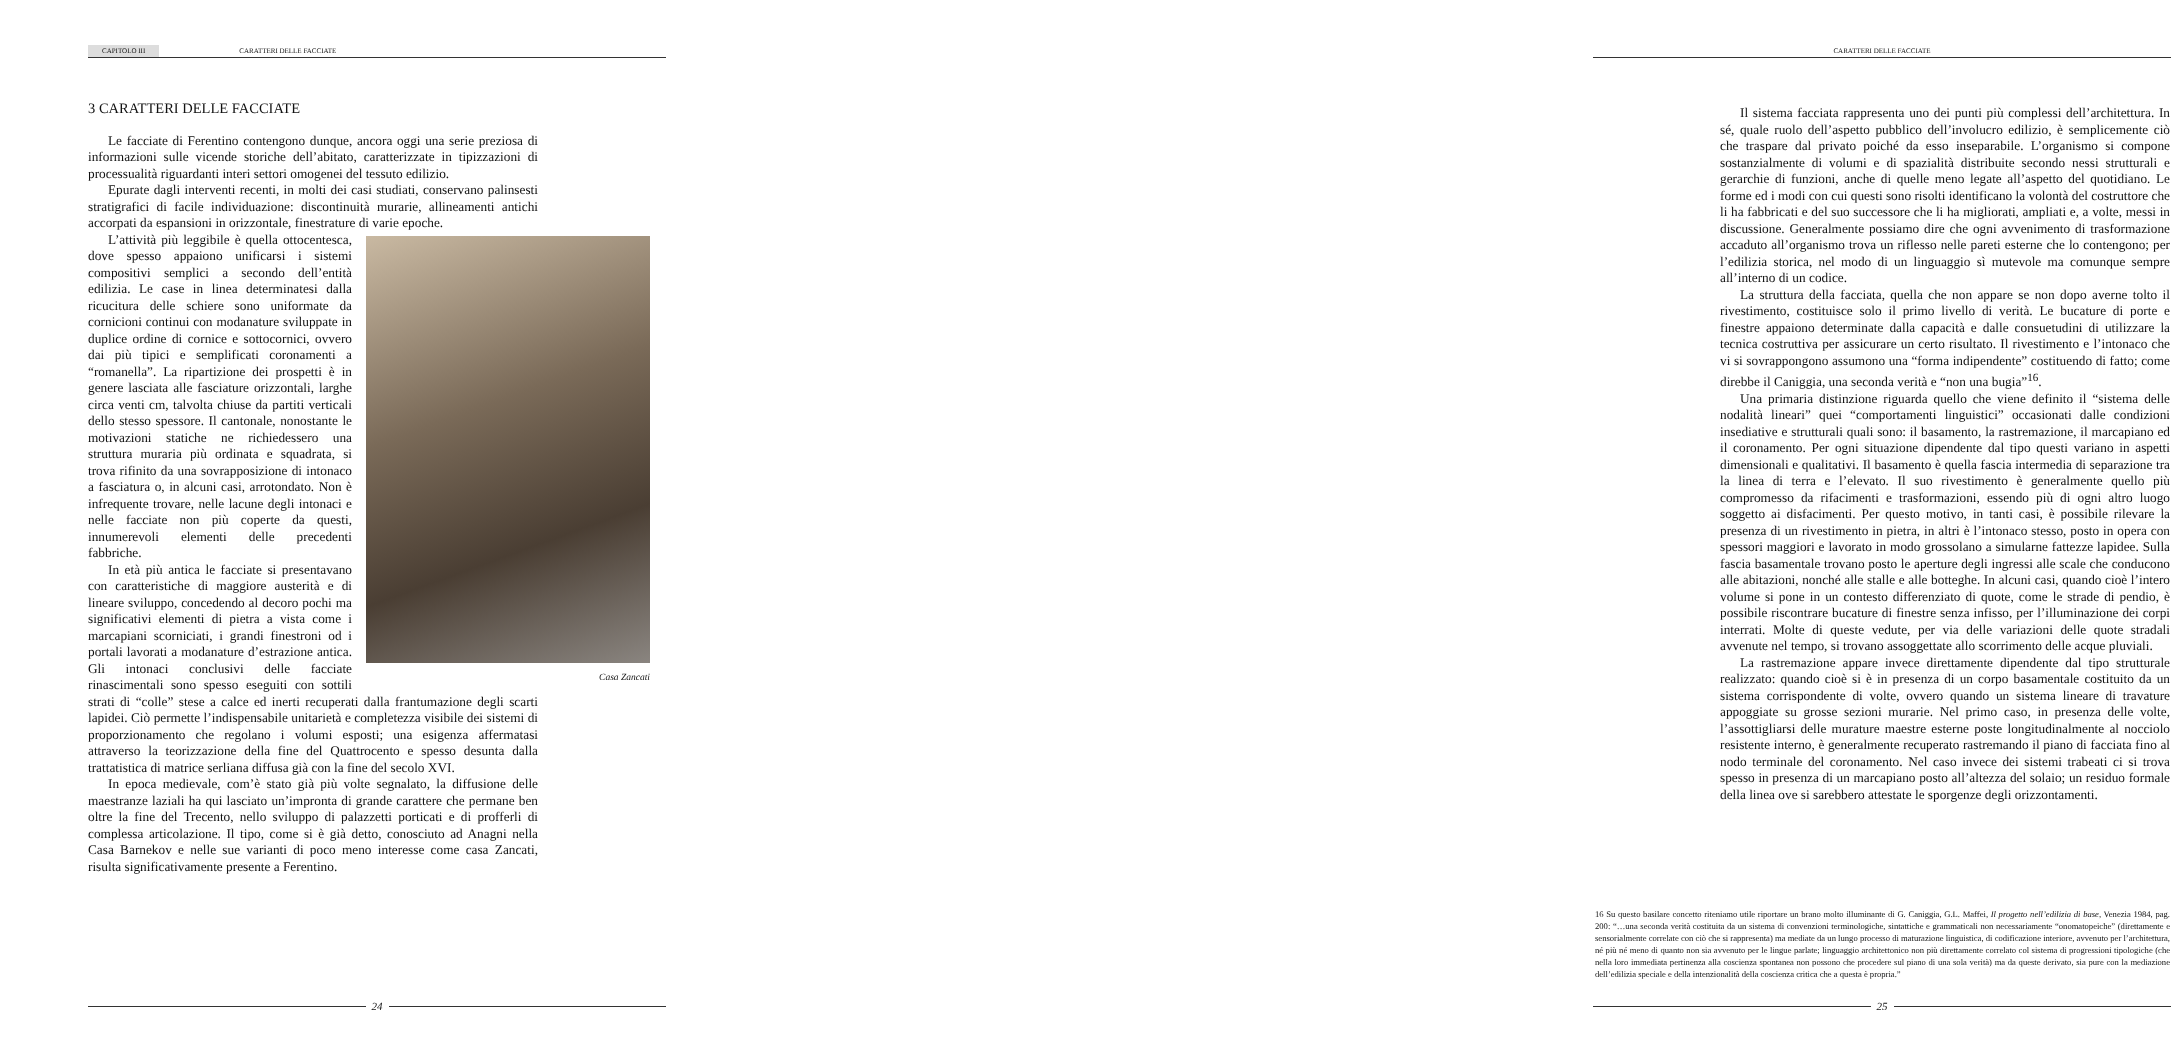CAPITOLO III CARATTERI DELLE FACCIATE
3 CARATTERI DELLE FACCIATE
Le facciate di Ferentino contengono dunque, ancora oggi una serie preziosa di informazioni sulle vicende storiche dell’abitato, caratterizzate in tipizzazioni di processualità riguardanti interi settori omogenei del tessuto edilizio.
Epurate dagli interventi recenti, in molti dei casi studiati, conservano palinsesti stratigrafici di facile individuazione: discontinuità murarie, allineamenti antichi accorpati da espansioni in orizzontale, finestrature di varie epoche.
Casa Zancati
L’attività più leggibile è quella ottocentesca, dove spesso appaiono unificarsi i sistemi compositivi semplici a secondo dell’entità edilizia. Le case in linea determinatesi dalla ricucitura delle schiere sono uniformate da cornicioni continui con modanature sviluppate in duplice ordine di cornice e sottocornici, ovvero dai più tipici e semplificati coronamenti a “romanella”. La ripartizione dei prospetti è in genere lasciata alle fasciature orizzontali, larghe circa venti cm, talvolta chiuse da partiti verticali dello stesso spessore. Il cantonale, nonostante le motivazioni statiche ne richiedessero una struttura muraria più ordinata e squadrata, si trova rifinito da una sovrapposizione di intonaco a fasciatura o, in alcuni casi, arrotondato. Non è infrequente trovare, nelle lacune degli intonaci e nelle facciate non più coperte da questi, innumerevoli elementi delle precedenti fabbriche.
In età più antica le facciate si presentavano con caratteristiche di maggiore austerità e di lineare sviluppo, concedendo al decoro pochi ma significativi elementi di pietra a vista come i marcapiani scorniciati, i grandi finestroni od i portali lavorati a modanature d’estrazione antica. Gli intonaci conclusivi delle facciate rinascimentali sono spesso eseguiti con sottili strati di “colle” stese a calce ed inerti recuperati dalla frantumazione degli scarti lapidei. Ciò permette l’indispensabile unitarietà e completezza visibile dei sistemi di proporzionamento che regolano i volumi esposti; una esigenza affermatasi attraverso la teorizzazione della fine del Quattrocento e spesso desunta dalla trattatistica di matrice serliana diffusa già con la fine del secolo XVI.
In epoca medievale, com’è stato già più volte segnalato, la diffusione delle maestranze laziali ha qui lasciato un’impronta di grande carattere che permane ben oltre la fine del Trecento, nello sviluppo di palazzetti porticati e di profferli di complessa articolazione. Il tipo, come si è già detto, conosciuto ad Anagni nella Casa Barnekov e nelle sue varianti di poco meno interesse come casa Zancati, risulta significativamente presente a Ferentino.
24
CARATTERI DELLE FACCIATE
Il sistema facciata rappresenta uno dei punti più complessi dell’architettura. In sé, quale ruolo dell’aspetto pubblico dell’involucro edilizio, è semplicemente ciò che traspare dal privato poiché da esso inseparabile. L’organismo si compone sostanzialmente di volumi e di spazialità distribuite secondo nessi strutturali e gerarchie di funzioni, anche di quelle meno legate all’aspetto del quotidiano. Le forme ed i modi con cui questi sono risolti identificano la volontà del costruttore che li ha fabbricati e del suo successore che li ha migliorati, ampliati e, a volte, messi in discussione. Generalmente possiamo dire che ogni avvenimento di trasformazione accaduto all’organismo trova un riflesso nelle pareti esterne che lo contengono; per l’edilizia storica, nel modo di un linguaggio sì mutevole ma comunque sempre all’interno di un codice.
La struttura della facciata, quella che non appare se non dopo averne tolto il rivestimento, costituisce solo il primo livello di verità. Le bucature di porte e finestre appaiono determinate dalla capacità e dalle consuetudini di utilizzare la tecnica costruttiva per assicurare un certo risultato. Il rivestimento e l’intonaco che vi si sovrappongono assumono una “forma indipendente” costituendo di fatto; come direbbe il Caniggia, una seconda verità e “non una bugia”<sup>16</sup>.
Una primaria distinzione riguarda quello che viene definito il “sistema delle nodalità lineari” quei “comportamenti linguistici” occasionati dalle condizioni insediative e strutturali quali sono: il basamento, la rastremazione, il marcapiano ed il coronamento. Per ogni situazione dipendente dal tipo questi variano in aspetti dimensionali e qualitativi. Il basamento è quella fascia intermedia di separazione tra la linea di terra e l’elevato. Il suo rivestimento è generalmente quello più compromesso da rifacimenti e trasformazioni, essendo più di ogni altro luogo soggetto ai disfacimenti. Per questo motivo, in tanti casi, è possibile rilevare la presenza di un rivestimento in pietra, in altri è l’intonaco stesso, posto in opera con spessori maggiori e lavorato in modo grossolano a simularne fattezze lapidee. Sulla fascia basamentale trovano posto le aperture degli ingressi alle scale che conducono alle abitazioni, nonché alle stalle e alle botteghe. In alcuni casi, quando cioè l’intero volume si pone in un contesto differenziato di quote, come le strade di pendio, è possibile riscontrare bucature di finestre senza infisso, per l’illuminazione dei corpi interrati. Molte di queste vedute, per via delle variazioni delle quote stradali avvenute nel tempo, si trovano assoggettate allo scorrimento delle acque pluviali.
La rastremazione appare invece direttamente dipendente dal tipo strutturale realizzato: quando cioè si è in presenza di un corpo basamentale costituito da un sistema corrispondente di volte, ovvero quando un sistema lineare di travature appoggiate su grosse sezioni murarie. Nel primo caso, in presenza delle volte, l’assottigliarsi delle murature maestre esterne poste longitudinalmente al nocciolo resistente interno, è generalmente recuperato rastremando il piano di facciata fino al nodo terminale del coronamento. Nel caso invece dei sistemi trabeati ci si trova spesso in presenza di un marcapiano posto all’altezza del solaio; un residuo formale della linea ove si sarebbero attestate le sporgenze degli orizzontamenti.
16 Su questo basilare concetto riteniamo utile riportare un brano molto illuminante di G. Caniggia, G.L. Maffei, Il progetto nell’edilizia di base, Venezia 1984, pag. 200: “…una seconda verità costituita da un sistema di convenzioni terminologiche, sintattiche e grammaticali non necessariamente “onomatopeiche” (direttamente e sensorialmente correlate con ciò che si rappresenta) ma mediate da un lungo processo di maturazione linguistica, di codificazione interiore, avvenuto per l’architettura, né più né meno di quanto non sia avvenuto per le lingue parlate; linguaggio architettonico non più direttamente correlato col sistema di progressioni tipologiche (che nella loro immediata pertinenza alla coscienza spontanea non possono che procedere sul piano di una sola verità) ma da queste derivato, sia pure con la mediazione dell’edilizia speciale e della intenzionalità della coscienza critica che a questa è propria.”
25